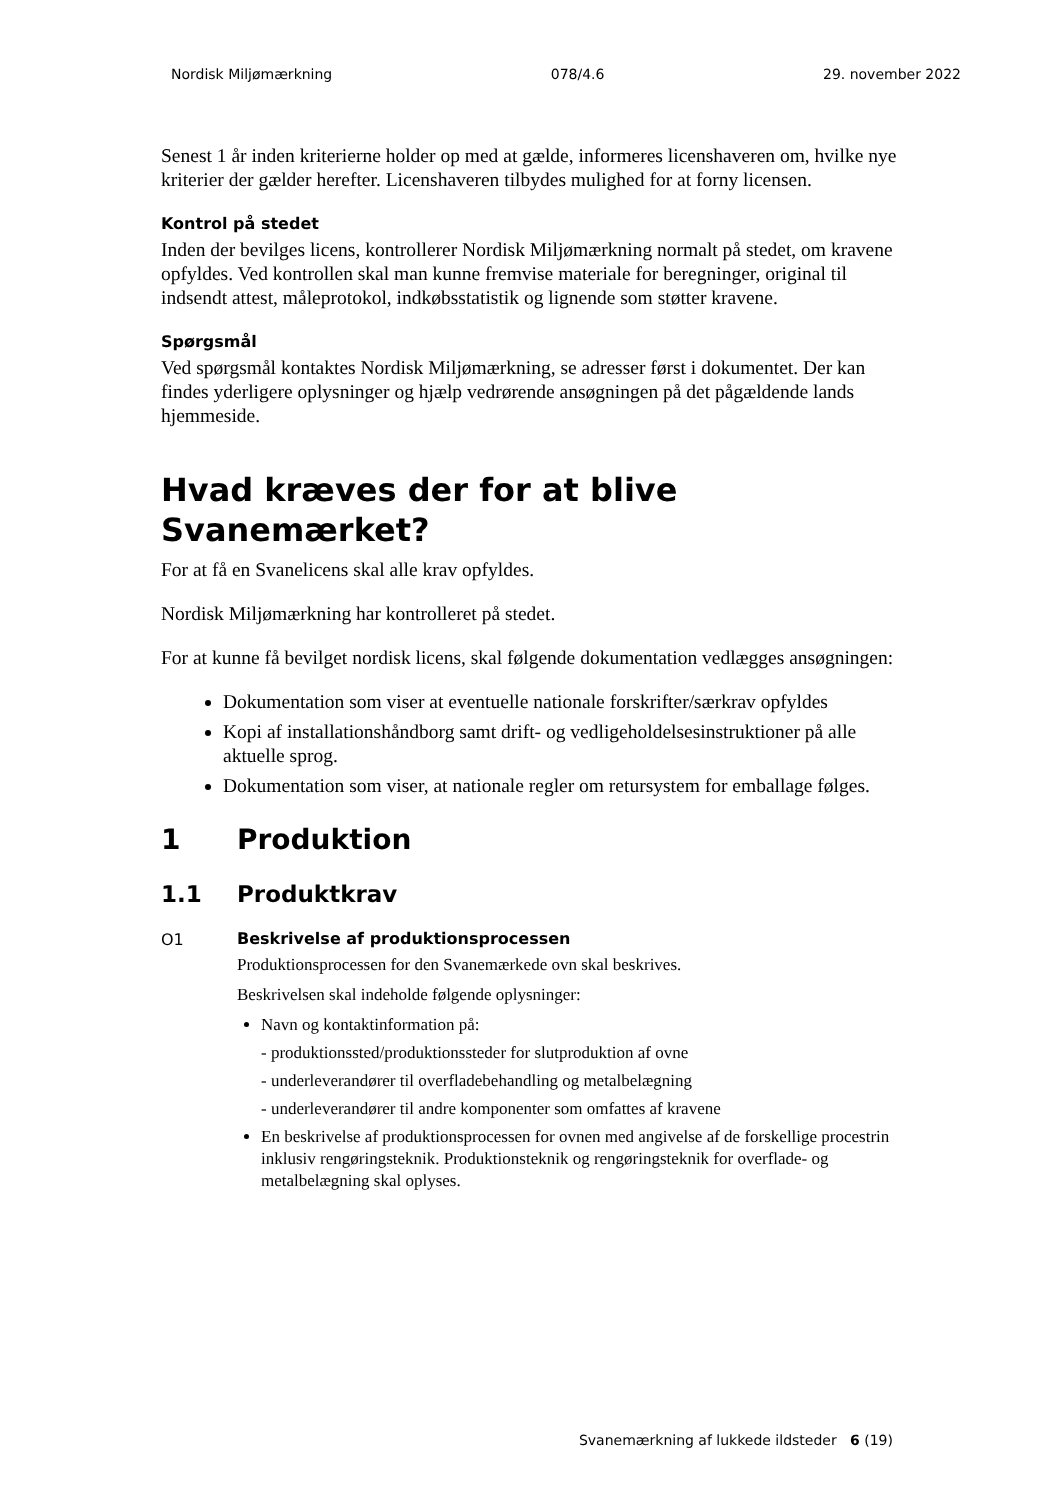Nordisk Miljømærkning 078/4.6 29. november 2022
Senest 1 år inden kriterierne holder op med at gælde, informeres licenshaveren om, hvilke nye kriterier der gælder herefter. Licenshaveren tilbydes mulighed for at forny licensen.
Kontrol på stedet
Inden der bevilges licens, kontrollerer Nordisk Miljømærkning normalt på stedet, om kravene opfyldes. Ved kontrollen skal man kunne fremvise materiale for beregninger, original til indsendt attest, måleprotokol, indkøbsstatistik og lignende som støtter kravene.
Spørgsmål
Ved spørgsmål kontaktes Nordisk Miljømærkning, se adresser først i dokumentet. Der kan findes yderligere oplysninger og hjælp vedrørende ansøgningen på det pågældende lands hjemmeside.
Hvad kræves der for at blive Svanemærket?
For at få en Svanelicens skal alle krav opfyldes.
Nordisk Miljømærkning har kontrolleret på stedet.
For at kunne få bevilget nordisk licens, skal følgende dokumentation vedlægges ansøgningen:
Dokumentation som viser at eventuelle nationale forskrifter/særkrav opfyldes
Kopi af installationshåndborg samt drift- og vedligeholdelsesinstruktioner på alle aktuelle sprog.
Dokumentation som viser, at nationale regler om retursystem for emballage følges.
1 Produktion
1.1 Produktkrav
O1
Beskrivelse af produktionsprocessen
Produktionsprocessen for den Svanemærkede ovn skal beskrives.
Beskrivelsen skal indeholde følgende oplysninger:
Navn og kontaktinformation på:
- produktionssted/produktionssteder for slutproduktion af ovne
- underleverandører til overfladebehandling og metalbelægning
- underleverandører til andre komponenter som omfattes af kravene
En beskrivelse af produktionsprocessen for ovnen med angivelse af de forskellige procestrin inklusiv rengøringsteknik. Produktionsteknik og rengøringsteknik for overflade- og metalbelægning skal oplyses.
Svanemærkning af lukkede ildsteder 6 (19)